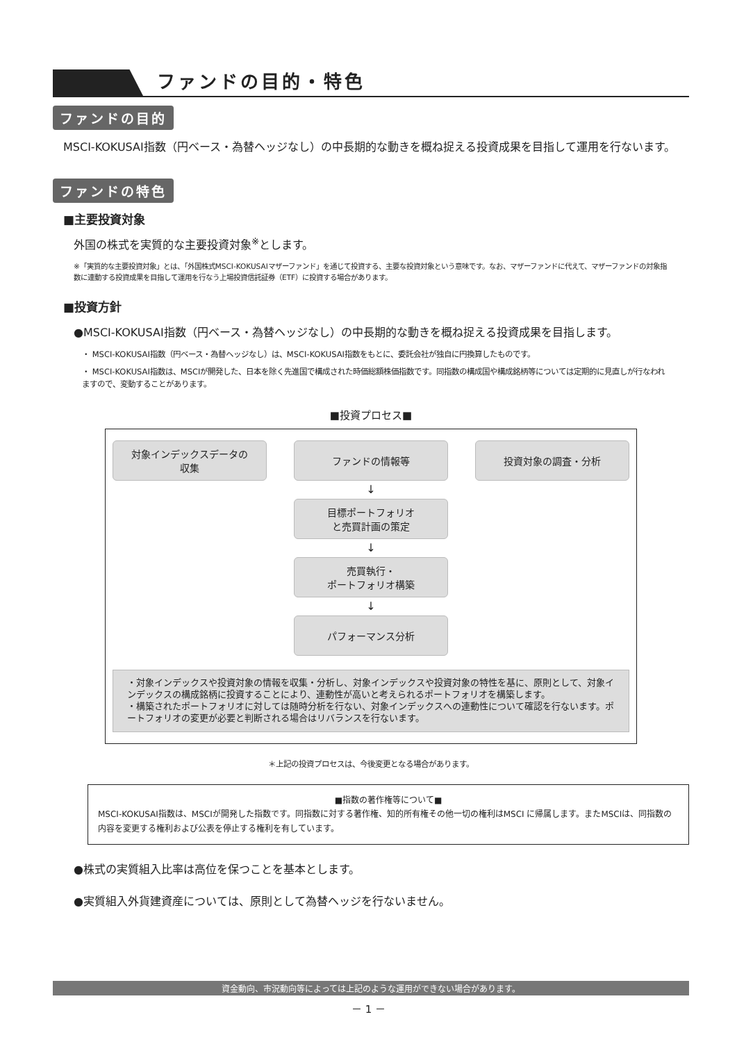ファンドの目的・特色
ファンドの目的
MSCI-KOKUSAI指数（円ベース・為替ヘッジなし）の中長期的な動きを概ね捉える投資成果を目指して運用を行ないます。
ファンドの特色
■主要投資対象
外国の株式を実質的な主要投資対象<sup>※</sup>とします。
※「実質的な主要投資対象」とは、「外国株式MSCI-KOKUSAIマザーファンド」を通じて投資する、主要な投資対象という意味です。なお、マザーファンドに代えて、マザーファンドの対象指数に連動する投資成果を目指して運用を行なう上場投資信託証券（ETF）に投資する場合があります。
■投資方針
●MSCI-KOKUSAI指数（円ベース・為替ヘッジなし）の中長期的な動きを概ね捉える投資成果を目指します。
・ MSCI-KOKUSAI指数（円ベース・為替ヘッジなし）は、MSCI-KOKUSAI指数をもとに、委託会社が独自に円換算したものです。
・ MSCI-KOKUSAI指数は、MSCIが開発した、日本を除く先進国で構成された時価総額株価指数です。同指数の構成国や構成銘柄等については定期的に見直しが行なわれますので、変動することがあります。
■投資プロセス■
対象インデックスデータの
収集
ファンドの情報等 投資対象の調査・分析
↓
目標ポートフォリオ
と売買計画の策定
↓
売買執行・
ポートフォリオ構築
↓
パフォーマンス分析
・対象インデックスや投資対象の情報を収集・分析し、対象インデックスや投資対象の特性を基に、原則として、対象インデックスの構成銘柄に投資することにより、連動性が高いと考えられるポートフォリオを構築します。
・構築されたポートフォリオに対しては随時分析を行ない、対象インデックスへの連動性について確認を行ないます。ポートフォリオの変更が必要と判断される場合はリバランスを行ないます。
＊上記の投資プロセスは、今後変更となる場合があります。
■指数の著作権等について■
MSCI-KOKUSAI指数は、MSCIが開発した指数です。同指数に対する著作権、知的所有権その他一切の権利はMSCI に帰属します。またMSCIは、同指数の内容を変更する権利および公表を停止する権利を有しています。
●株式の実質組入比率は高位を保つことを基本とします。
●実質組入外貨建資産については、原則として為替ヘッジを行ないません。
資金動向、市況動向等によっては上記のような運用ができない場合があります。
－ 1 －